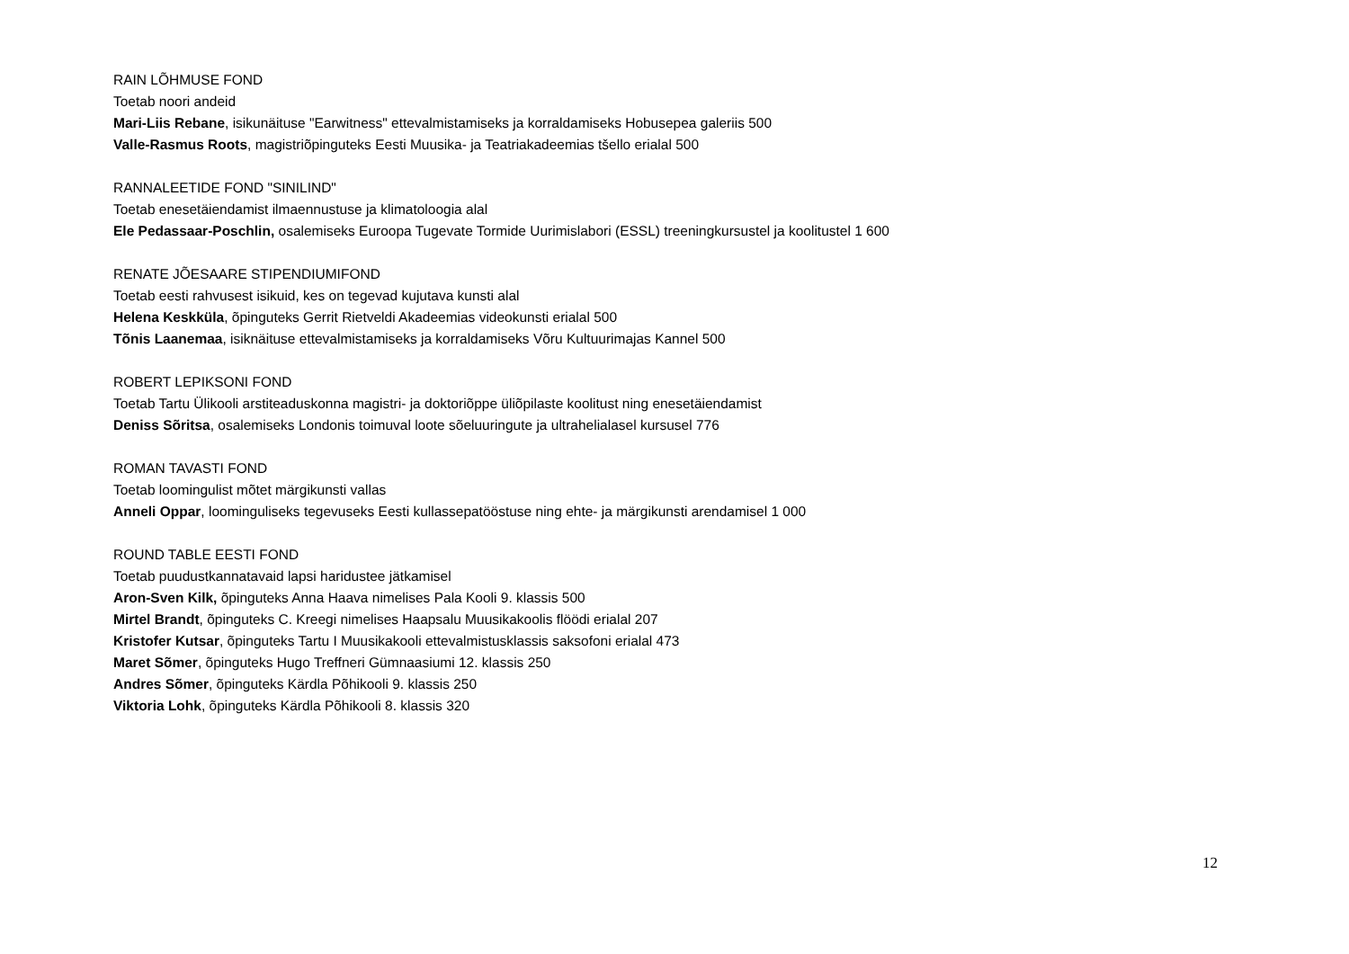RAIN LÕHMUSE FOND
Toetab noori andeid
Mari-Liis Rebane, isikunäituse "Earwitness" ettevalmistamiseks ja korraldamiseks Hobusepea galeriis 500
Valle-Rasmus Roots, magistriõpinguteks Eesti Muusika- ja Teatriakadeemias tšello erialal 500
RANNALEETIDE FOND "SINILIND"
Toetab enesetäiendamist ilmaennustuse ja klimatoloogia alal
Ele Pedassaar-Poschlin, osalemiseks Euroopa Tugevate Tormide Uurimislabori (ESSL) treeningkursustel ja koolitustel 1 600
RENATE JÕESAARE STIPENDIUMIFOND
Toetab eesti rahvusest isikuid, kes on tegevad kujutava kunsti alal
Helena Keskküla, õpinguteks Gerrit Rietveldi Akadeemias videokunsti erialal 500
Tõnis Laanemaa, isiknäituse ettevalmistamiseks ja korraldamiseks Võru Kultuurimajas Kannel 500
ROBERT LEPIKSONI FOND
Toetab Tartu Ülikooli arstiteaduskonna magistri- ja doktoriõppe üliõpilaste koolitust ning enesetäiendamist
Deniss Sõritsa, osalemiseks Londonis toimuval loote sõeluuringute ja ultrahelialasel kursusel 776
ROMAN TAVASTI FOND
Toetab loomingulist mõtet märgikunsti vallas
Anneli Oppar, loominguliseks tegevuseks Eesti kullassepatööstuse ning ehte- ja märgikunsti arendamisel 1 000
ROUND TABLE EESTI FOND
Toetab puudustkannatavaid lapsi haridustee jätkamisel
Aron-Sven Kilk, õpinguteks Anna Haava nimelises Pala Kooli 9. klassis 500
Mirtel Brandt, õpinguteks C. Kreegi nimelises Haapsalu Muusikakoolis flöödi erialal 207
Kristofer Kutsar, õpinguteks Tartu I Muusikakooli ettevalmistusklassis saksofoni erialal 473
Maret Sõmer, õpinguteks Hugo Treffneri Gümnaasiumi 12. klassis 250
Andres Sõmer, õpinguteks Kärdla Põhikooli 9. klassis 250
Viktoria Lohk, õpinguteks Kärdla Põhikooli 8. klassis 320
12